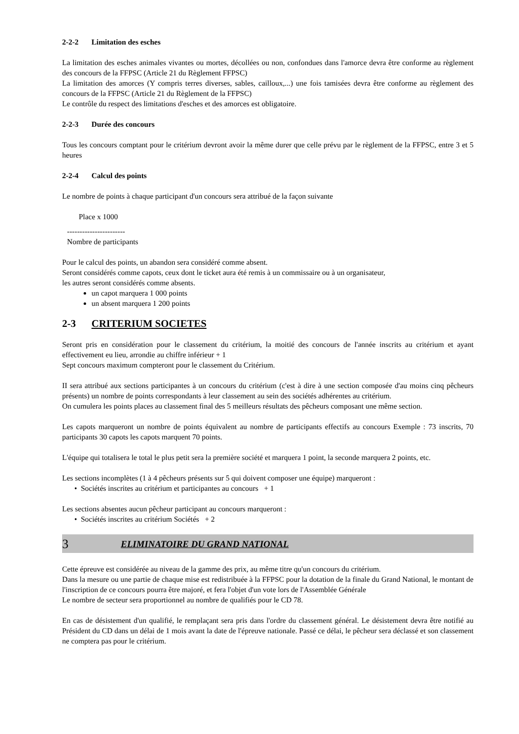2-2-2 Limitation des esches
La limitation des esches animales vivantes ou mortes, décollées ou non, confondues dans l'amorce devra être conforme au règlement des concours de la FFPSC (Article 21 du Règlement FFPSC)
La limitation des amorces (Y compris terres diverses, sables, cailloux,...) une fois tamisées devra être conforme au règlement des concours de la FFPSC (Article 21 du Règlement de la FFPSC)
Le contrôle du respect des limitations d'esches et des amorces est obligatoire.
2-2-3 Durée des concours
Tous les concours comptant pour le critérium devront avoir la même durer que celle prévu par le règlement de la FFPSC, entre 3 et 5 heures
2-2-4 Calcul des points
Le nombre de points à chaque participant d'un concours sera attribué de la façon suivante
Place x 1000
-----------------------
Nombre de participants
Pour le calcul des points, un abandon sera considéré comme absent.
Seront considérés comme capots, ceux dont le ticket aura été remis à un commissaire ou à un organisateur,
les autres seront considérés comme absents.
un capot marquera 1 000 points
un absent marquera 1 200 points
2-3 CRITERIUM SOCIETES
Seront pris en considération pour le classement du critérium, la moitié des concours de l'année inscrits au critérium et ayant effectivement eu lieu, arrondie au chiffre inférieur + 1
Sept concours maximum compteront pour le classement du Critérium.
II sera attribué aux sections participantes à un concours du critérium (c'est à dire à une section composée d'au moins cinq pêcheurs présents) un nombre de points correspondants à leur classement au sein des sociétés adhérentes au critérium.
On cumulera les points places au classement final des 5 meilleurs résultats des pêcheurs composant une même section.
Les capots marqueront un nombre de points équivalent au nombre de participants effectifs au concours Exemple : 73 inscrits, 70 participants 30 capots les capots marquent 70 points.
L'équipe qui totalisera le total le plus petit sera la première société et marquera 1 point, la seconde marquera 2 points, etc.
Les sections incomplètes (1 à 4 pêcheurs présents sur 5 qui doivent composer une équipe) marqueront :
• Sociétés inscrites au critérium et participantes au concours + 1
Les sections absentes aucun pêcheur participant au concours marqueront :
• Sociétés inscrites au critérium Sociétés + 2
3 ELIMINATOIRE DU GRAND NATIONAL
Cette épreuve est considérée au niveau de la gamme des prix, au même titre qu'un concours du critérium.
Dans la mesure ou une partie de chaque mise est redistribuée à la FFPSC pour la dotation de la finale du Grand National, le montant de l'inscription de ce concours pourra être majoré, et fera l'objet d'un vote lors de l'Assemblée Générale
Le nombre de secteur sera proportionnel au nombre de qualifiés pour le CD 78.
En cas de désistement d'un qualifié, le remplaçant sera pris dans l'ordre du classement général. Le désistement devra être notifié au Président du CD dans un délai de 1 mois avant la date de l'épreuve nationale. Passé ce délai, le pêcheur sera déclassé et son classement ne comptera pas pour le critérium.